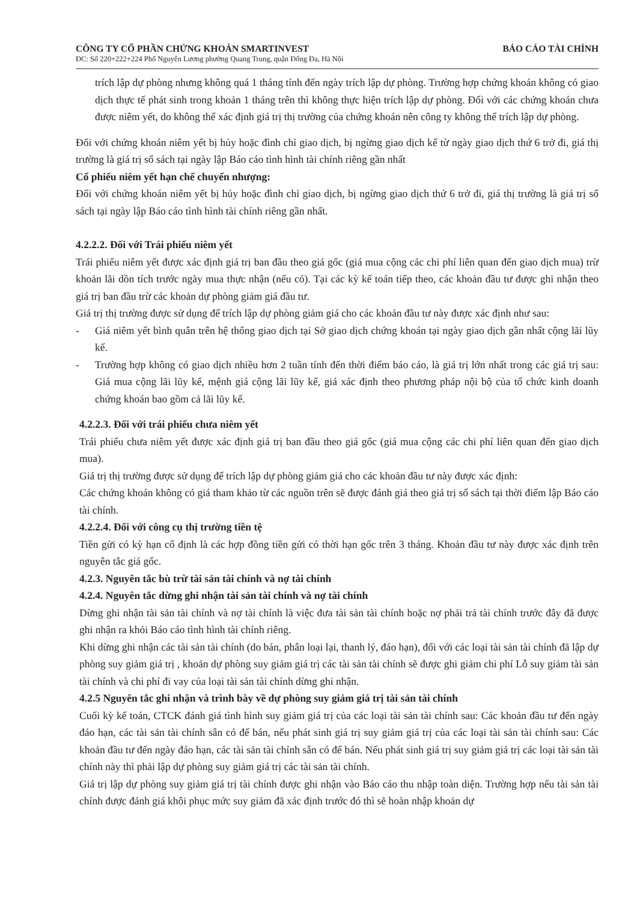CÔNG TY CỔ PHẦN CHỨNG KHOÁN SMARTINVEST BÁO CÁO TÀI CHÍNH
ĐC: Số 220+222+224 Phố Nguyễn Lương phường Quang Trung, quận Đống Đa, Hà Nội
trích lập dự phòng nhưng không quá 1 tháng tính đến ngày trích lập dự phòng. Trường hợp chứng khoán không có giao dịch thực tế phát sinh trong khoản 1 tháng trên thì không thực hiện trích lập dự phòng. Đối với các chứng khoán chưa được niêm yết, do không thể xác định giá trị thị trường của chứng khoán nên công ty không thể trích lập dự phòng.
Đối với chứng khoán niêm yết bị hủy hoặc đình chỉ giao dịch, bị ngừng giao dịch kể từ ngày giao dịch thứ 6 trở đi, giá thị trường là giá trị sổ sách tại ngày lập Báo cáo tình hình tài chính riêng gần nhất
Cổ phiếu niêm yết hạn chế chuyển nhượng:
Đối với chứng khoán niêm yết bị hủy hoặc đình chỉ giao dịch, bị ngừng giao dịch thứ 6 trở đi, giá thị trường là giá trị sổ sách tại ngày lập Báo cáo tình hình tài chính riêng gần nhất.
4.2.2.2. Đối với Trái phiếu niêm yết
Trái phiếu niêm yết được xác định giá trị ban đầu theo giá gốc (giá mua cộng các chi phí liên quan đến giao dịch mua) trừ khoản lãi dồn tích trước ngày mua thực nhận (nếu có). Tại các kỳ kế toán tiếp theo, các khoản đầu tư được ghi nhận theo giá trị ban đầu trừ các khoản dự phòng giảm giá đầu tư.
Giá trị thị trường được sử dụng để trích lập dự phòng giảm giá cho các khoản đầu tư này được xác định như sau:
- Giá niêm yết bình quân trên hệ thống giao dịch tại Sở giao dịch chứng khoán tại ngày giao dịch gần nhất cộng lãi lũy kế.
- Trường hợp không có giao dịch nhiều hơn 2 tuần tính đến thời điểm báo cáo, là giá trị lớn nhất trong các giá trị sau: Giá mua cộng lãi lũy kế, mệnh giá cộng lãi lũy kế, giá xác định theo phương pháp nội bộ của tổ chức kinh doanh chứng khoán bao gồm cả lãi lũy kế.
4.2.2.3. Đối với trái phiếu chưa niêm yết
Trái phiếu chưa niêm yết được xác định giá trị ban đầu theo giá gốc (giá mua cộng các chi phí liên quan đến giao dịch mua).
Giá trị thị trường được sử dụng để trích lập dự phòng giảm giá cho các khoản đầu tư này được xác định:
Các chứng khoán không có giá tham khảo từ các nguồn trên sẽ được đánh giá theo giá trị sổ sách tại thời điểm lập Báo cáo tài chính.
4.2.2.4. Đối với công cụ thị trường tiền tệ
Tiền gửi có kỳ hạn cố định là các hợp đồng tiền gửi có thời hạn gốc trên 3 tháng. Khoản đầu tư này được xác định trên nguyên tắc giá gốc.
4.2.3. Nguyên tắc bù trừ tài sản tài chính và nợ tài chính
4.2.4. Nguyên tắc dừng ghi nhận tài sản tài chính và nợ tài chính
Dừng ghi nhận tài sản tài chính và nợ tài chính là việc đưa tài sản tài chính hoặc nợ phải trả tài chính trước đây đã được ghi nhận ra khỏi Báo cáo tình hình tài chính riêng.
Khi dừng ghi nhận các tài sản tài chính (do bán, phân loại lại, thanh lý, đáo hạn), đối với các loại tài sản tài chính đã lập dự phòng suy giảm giá trị , khoản dự phòng suy giảm giá trị các tài sản tài chính sẽ được ghi giảm chi phí Lỗ suy giảm tài sản tài chính và chi phí đi vay của loại tài sản tài chính dừng ghi nhận.
4.2.5 Nguyên tắc ghi nhận và trình bày về dự phòng suy giảm giá trị tài sản tài chính
Cuối kỳ kế toán, CTCK đánh giá tình hình suy giảm giá trị của các loại tài sản tài chính sau: Các khoản đầu tư đến ngày đáo hạn, các tài sản tài chính sẵn có để bán, nếu phát sinh giá trị suy giảm giá trị của các loại tài sản tài chính sau: Các khoản đầu tư đến ngày đáo hạn, các tài sản tài chính sẵn có để bán. Nếu phát sinh giá trị suy giảm giá trị các loại tài sản tài chính này thì phải lập dự phòng suy giảm giá trị các tài sản tài chính.
Giá trị lập dự phòng suy giảm giá trị tài chính được ghi nhận vào Báo cáo thu nhập toàn diện. Trường hợp nếu tài sản tài chính được đánh giá khôi phục mức suy giảm đã xác định trước đó thì sẽ hoàn nhập khoản dự